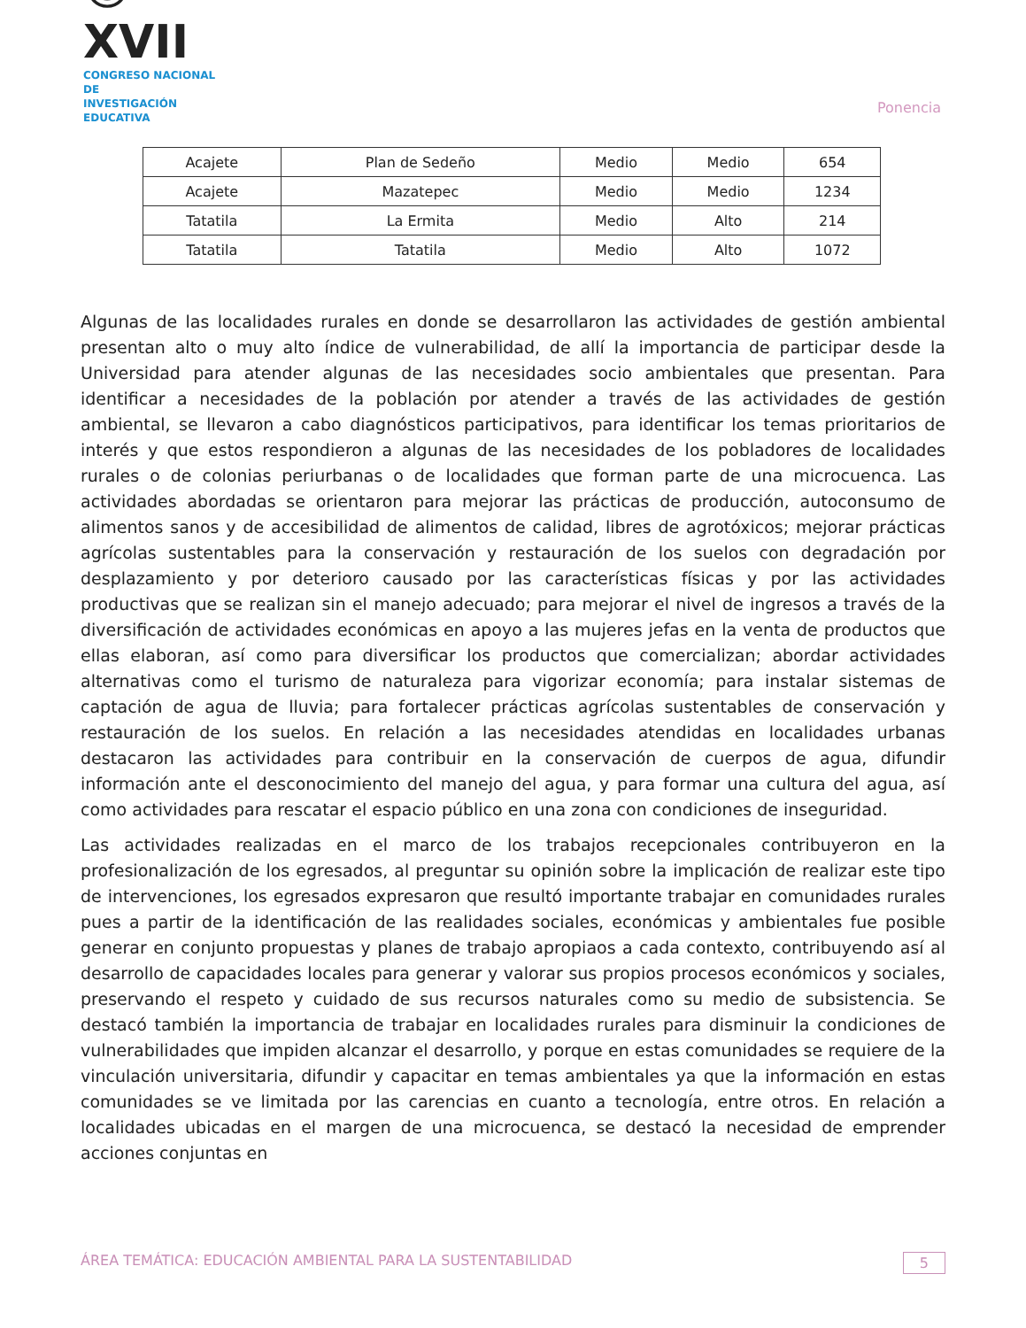☺XVII
CONGRESO NACIONAL DE
INVESTIGACIÓN EDUCATIVA
Ponencia
| Acajete | Plan de Sedeño | Medio | Medio | 654 |
| Acajete | Mazatepec | Medio | Medio | 1234 |
| Tatatila | La Ermita | Medio | Alto | 214 |
| Tatatila | Tatatila | Medio | Alto | 1072 |
Algunas de las localidades rurales en donde se desarrollaron las actividades de gestión ambiental presentan alto o muy alto índice de vulnerabilidad, de allí la importancia de participar desde la Universidad para atender algunas de las necesidades socio ambientales que presentan. Para identificar a necesidades de la población por atender a través de las actividades de gestión ambiental, se llevaron a cabo diagnósticos participativos, para identificar los temas prioritarios de interés y que estos respondieron a algunas de las necesidades de los pobladores de localidades rurales o de colonias periurbanas o de localidades que forman parte de una microcuenca. Las actividades abordadas se orientaron para mejorar las prácticas de producción, autoconsumo de alimentos sanos y de accesibilidad de alimentos de calidad, libres de agrotóxicos; mejorar prácticas agrícolas sustentables para la conservación y restauración de los suelos con degradación por desplazamiento y por deterioro causado por las características físicas y por las actividades productivas que se realizan sin el manejo adecuado; para mejorar el nivel de ingresos a través de la diversificación de actividades económicas en apoyo a las mujeres jefas en la venta de productos que ellas elaboran, así como para diversificar los productos que comercializan; abordar actividades alternativas como el turismo de naturaleza para vigorizar economía; para instalar sistemas de captación de agua de lluvia; para fortalecer prácticas agrícolas sustentables de conservación y restauración de los suelos. En relación a las necesidades atendidas en localidades urbanas destacaron las actividades para contribuir en la conservación de cuerpos de agua, difundir información ante el desconocimiento del manejo del agua, y para formar una cultura del agua, así como actividades para rescatar el espacio público en una zona con condiciones de inseguridad.
Las actividades realizadas en el marco de los trabajos recepcionales contribuyeron en la profesionalización de los egresados, al preguntar su opinión sobre la implicación de realizar este tipo de intervenciones, los egresados expresaron que resultó importante trabajar en comunidades rurales pues a partir de la identificación de las realidades sociales, económicas y ambientales fue posible generar en conjunto propuestas y planes de trabajo apropiaos a cada contexto, contribuyendo así al desarrollo de capacidades locales para generar y valorar sus propios procesos económicos y sociales, preservando el respeto y cuidado de sus recursos naturales como su medio de subsistencia. Se destacó también la importancia de trabajar en localidades rurales para disminuir la condiciones de vulnerabilidades que impiden alcanzar el desarrollo, y porque en estas comunidades se requiere de la vinculación universitaria, difundir y capacitar en temas ambientales ya que la información en estas comunidades se ve limitada por las carencias en cuanto a tecnología, entre otros. En relación a localidades ubicadas en el margen de una microcuenca, se destacó la necesidad de emprender acciones conjuntas en
ÁREA TEMÁTICA: EDUCACIÓN AMBIENTAL PARA LA SUSTENTABILIDAD 5